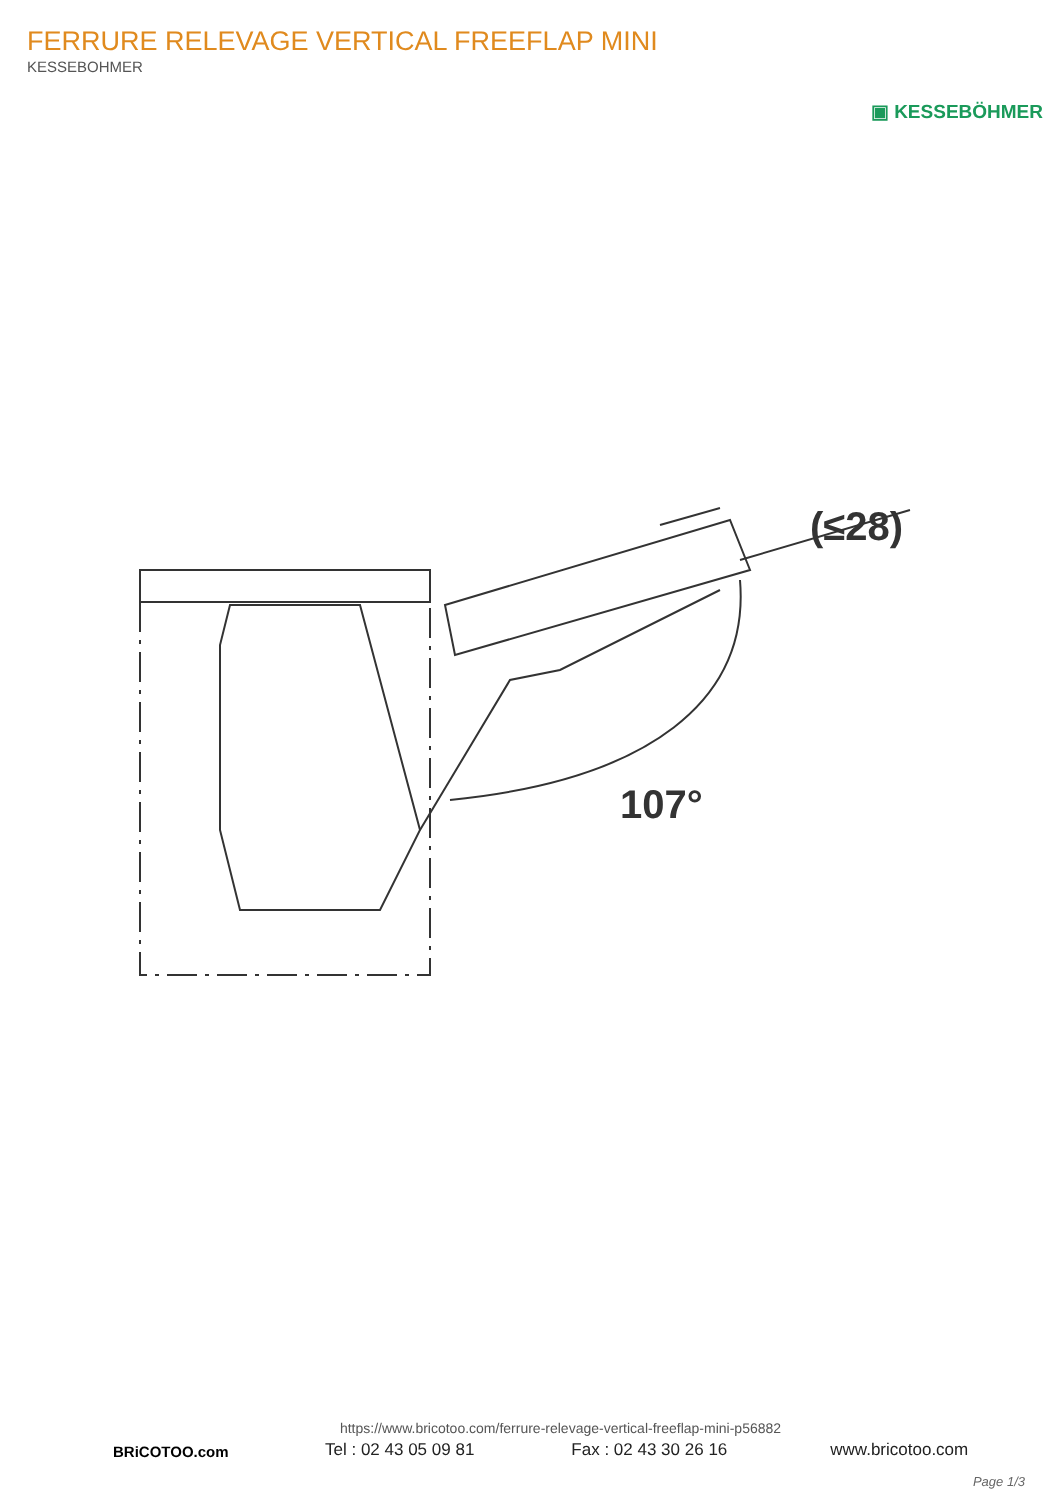FERRURE RELEVAGE VERTICAL FREEFLAP MINI
KESSEBOHMER
▣ KESSEBÖHMER
107°
(≤28)
BRiCOTOO.com
https://www.bricotoo.com/ferrure-relevage-vertical-freeflap-mini-p56882
Tel : 02 43 05 09 81 Fax : 02 43 30 26 16 www.bricotoo.com
Page 1/3